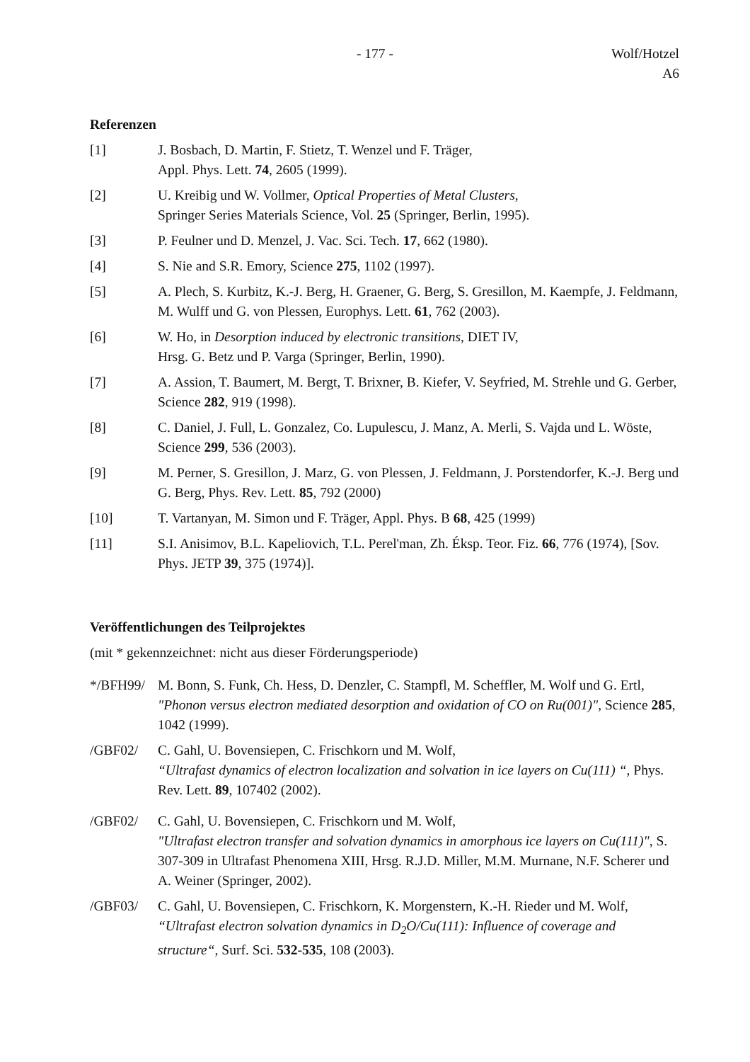- 177 - Wolf/Hotzel
A6
Referenzen
[1] J. Bosbach, D. Martin, F. Stietz, T. Wenzel und F. Träger,
Appl. Phys. Lett. 74, 2605 (1999).
[2] U. Kreibig und W. Vollmer, Optical Properties of Metal Clusters,
Springer Series Materials Science, Vol. 25 (Springer, Berlin, 1995).
[3] P. Feulner und D. Menzel, J. Vac. Sci. Tech. 17, 662 (1980).
[4] S. Nie and S.R. Emory, Science 275, 1102 (1997).
[5] A. Plech, S. Kurbitz, K.-J. Berg, H. Graener, G. Berg, S. Gresillon, M. Kaempfe, J. Feldmann, M. Wulff und G. von Plessen, Europhys. Lett. 61, 762 (2003).
[6] W. Ho, in Desorption induced by electronic transitions, DIET IV,
Hrsg. G. Betz und P. Varga (Springer, Berlin, 1990).
[7] A. Assion, T. Baumert, M. Bergt, T. Brixner, B. Kiefer, V. Seyfried, M. Strehle und G. Gerber, Science 282, 919 (1998).
[8] C. Daniel, J. Full, L. Gonzalez, Co. Lupulescu, J. Manz, A. Merli, S. Vajda und L. Wöste, Science 299, 536 (2003).
[9] M. Perner, S. Gresillon, J. Marz, G. von Plessen, J. Feldmann, J. Porstendorfer, K.-J. Berg und G. Berg, Phys. Rev. Lett. 85, 792 (2000)
[10] T. Vartanyan, M. Simon und F. Träger, Appl. Phys. B 68, 425 (1999)
[11] S.I. Anisimov, B.L. Kapeliovich, T.L. Perel'man, Zh. Éksp. Teor. Fiz. 66, 776 (1974), [Sov. Phys. JETP 39, 375 (1974)].
Veröffentlichungen des Teilprojektes
(mit * gekennzeichnet: nicht aus dieser Förderungsperiode)
*/BFH99/ M. Bonn, S. Funk, Ch. Hess, D. Denzler, C. Stampfl, M. Scheffler, M. Wolf und G. Ertl, "Phonon versus electron mediated desorption and oxidation of CO on Ru(001)", Science 285, 1042 (1999).
/GBF02/ C. Gahl, U. Bovensiepen, C. Frischkorn und M. Wolf,
“Ultrafast dynamics of electron localization and solvation in ice layers on Cu(111) “, Phys. Rev. Lett. 89, 107402 (2002).
/GBF02/ C. Gahl, U. Bovensiepen, C. Frischkorn und M. Wolf,
"Ultrafast electron transfer and solvation dynamics in amorphous ice layers on Cu(111)", S. 307-309 in Ultrafast Phenomena XIII, Hrsg. R.J.D. Miller, M.M. Murnane, N.F. Scherer und A. Weiner (Springer, 2002).
/GBF03/ C. Gahl, U. Bovensiepen, C. Frischkorn, K. Morgenstern, K.-H. Rieder und M. Wolf, “Ultrafast electron solvation dynamics in D<sub>2</sub>O/Cu(111): Influence of coverage and structure“, Surf. Sci. 532-535, 108 (2003).